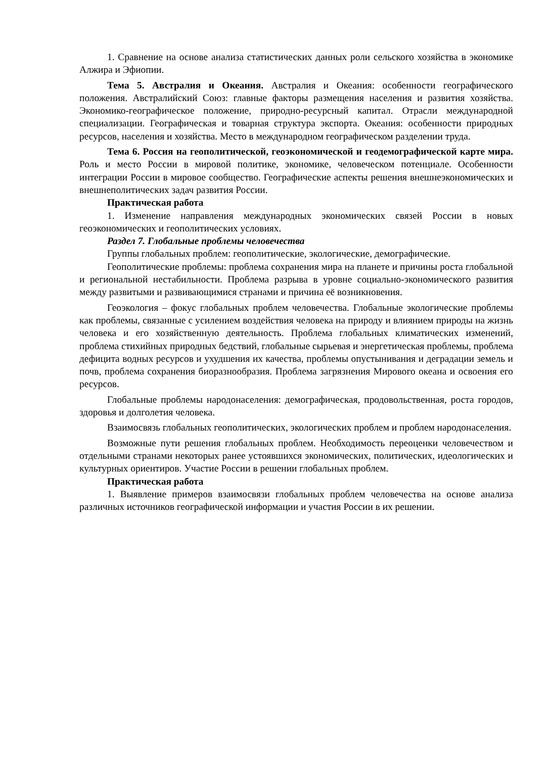1. Сравнение на основе анализа статистических данных роли сельского хозяйства в экономике Алжира и Эфиопии.
Тема 5. Австралия и Океания. Австралия и Океания: особенности географического положения. Австралийский Союз: главные факторы размещения населения и развития хозяйства. Экономико-географическое положение, природно-ресурсный капитал. Отрасли международной специализации. Географическая и товарная структура экспорта. Океания: особенности природных ресурсов, населения и хозяйства. Место в международном географическом разделении труда.
Тема 6. Россия на геополитической, геоэкономической и геодемографической карте мира. Роль и место России в мировой политике, экономике, человеческом потенциале. Особенности интеграции России в мировое сообщество. Географические аспекты решения внешнеэкономических и внешнеполитических задач развития России.
Практическая работа
1. Изменение направления международных экономических связей России в новых геоэкономических и геополитических условиях.
Раздел 7. Глобальные проблемы человечества
Группы глобальных проблем: геополитические, экологические, демографические.
Геополитические проблемы: проблема сохранения мира на планете и причины роста глобальной и региональной нестабильности. Проблема разрыва в уровне социально-экономического развития между развитыми и развивающимися странами и причина её возникновения.
Геоэкология – фокус глобальных проблем человечества. Глобальные экологические проблемы как проблемы, связанные с усилением воздействия человека на природу и влиянием природы на жизнь человека и его хозяйственную деятельность. Проблема глобальных климатических изменений, проблема стихийных природных бедствий, глобальные сырьевая и энергетическая проблемы, проблема дефицита водных ресурсов и ухудшения их качества, проблемы опустынивания и деградации земель и почв, проблема сохранения биоразнообразия. Проблема загрязнения Мирового океана и освоения его ресурсов.
Глобальные проблемы народонаселения: демографическая, продовольственная, роста городов, здоровья и долголетия человека.
Взаимосвязь глобальных геополитических, экологических проблем и проблем народонаселения.
Возможные пути решения глобальных проблем. Необходимость переоценки человечеством и отдельными странами некоторых ранее устоявшихся экономических, политических, идеологических и культурных ориентиров. Участие России в решении глобальных проблем.
Практическая работа
1. Выявление примеров взаимосвязи глобальных проблем человечества на основе анализа различных источников географической информации и участия России в их решении.